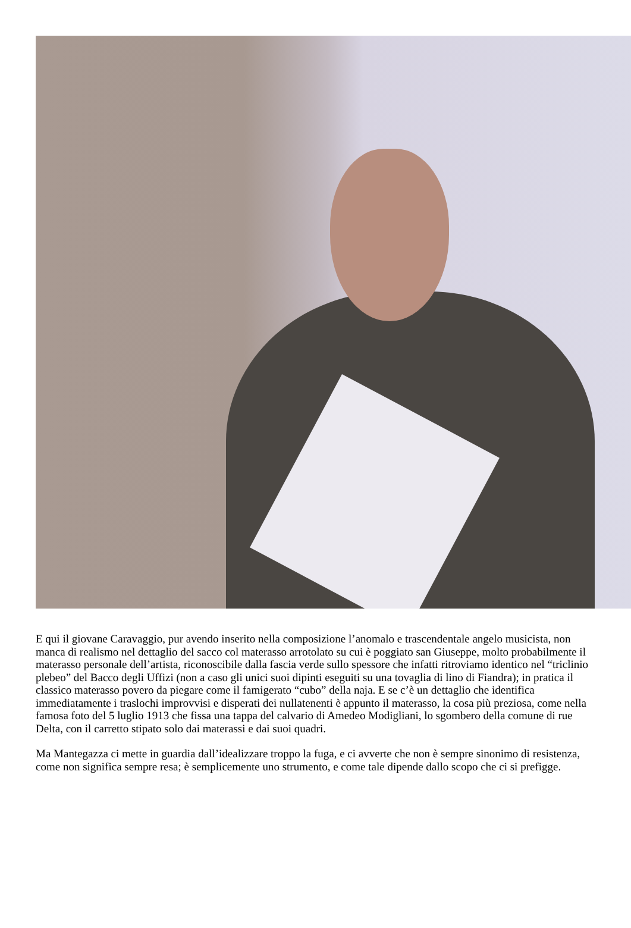E qui il giovane Caravaggio, pur avendo inserito nella composizione l’anomalo e trascendentale angelo musicista, non manca di realismo nel dettaglio del sacco col materasso arrotolato su cui è poggiato san Giuseppe, molto probabilmente il materasso personale dell’artista, riconoscibile dalla fascia verde sullo spessore che infatti ritroviamo identico nel “triclinio plebeo” del Bacco degli Uffizi (non a caso gli unici suoi dipinti eseguiti su una tovaglia di lino di Fiandra); in pratica il classico materasso povero da piegare come il famigerato “cubo” della naja. E se c’è un dettaglio che identifica immediatamente i traslochi improvvisi e disperati dei nullatenenti è appunto il materasso, la cosa più preziosa, come nella famosa foto del 5 luglio 1913 che fissa una tappa del calvario di Amedeo Modigliani, lo sgombero della comune di rue Delta, con il carretto stipato solo dai materassi e dai suoi quadri.
Ma Mantegazza ci mette in guardia dall’idealizzare troppo la fuga, e ci avverte che non è sempre sinonimo di resistenza, come non significa sempre resa; è semplicemente uno strumento, e come tale dipende dallo scopo che ci si prefigge.